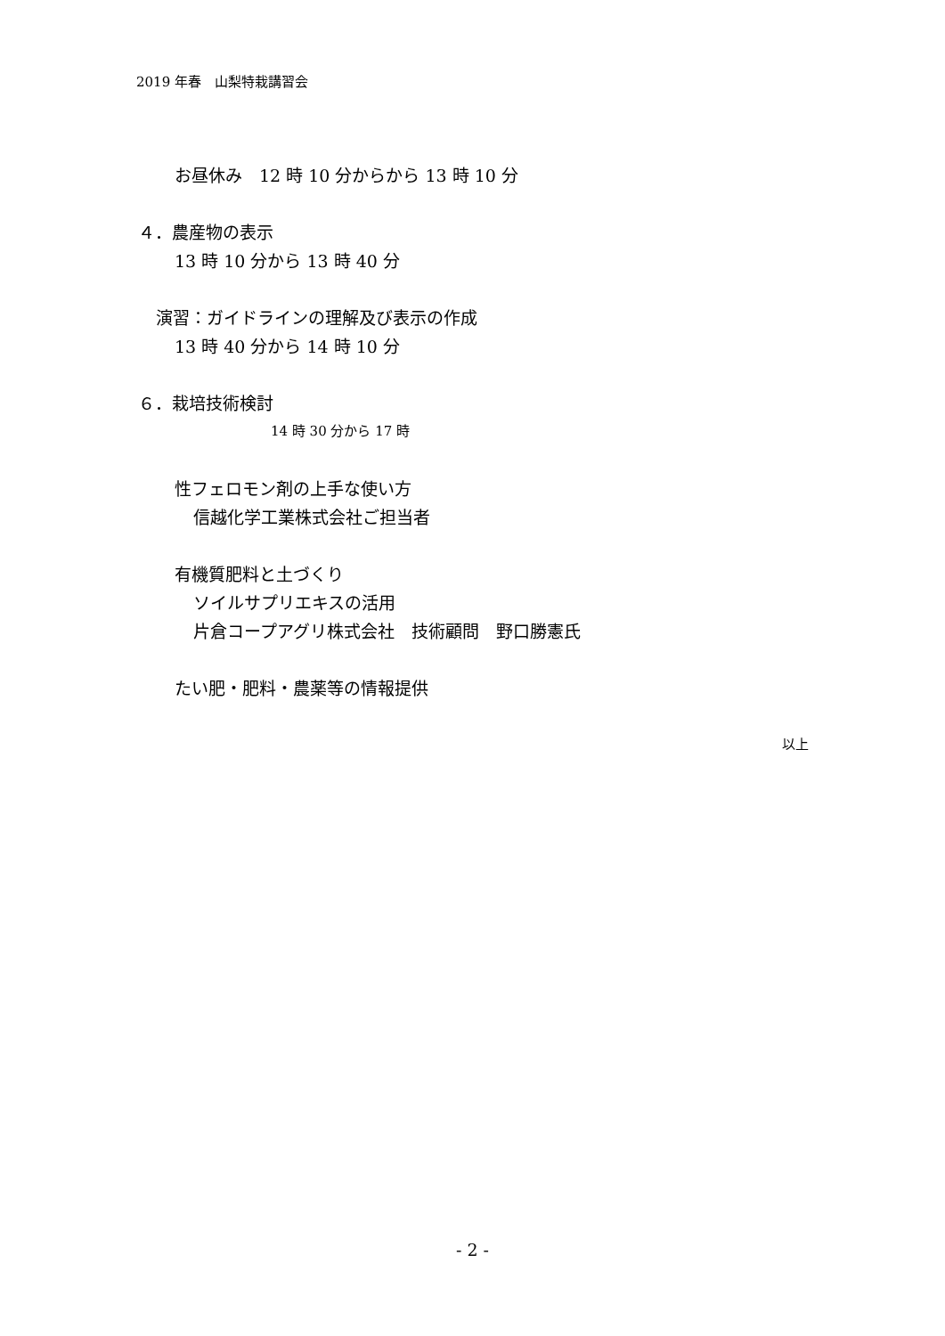2019 年春　山梨特栽講習会
お昼休み　12 時 10 分からから 13 時 10 分
４．農産物の表示
13 時 10 分から 13 時 40 分
演習：ガイドラインの理解及び表示の作成
13 時 40 分から 14 時 10 分
６．栽培技術検討
14 時 30 分から 17 時
性フェロモン剤の上手な使い方
信越化学工業株式会社ご担当者
有機質肥料と土づくり
ソイルサプリエキスの活用
片倉コープアグリ株式会社　技術顧問　野口勝憲氏
たい肥・肥料・農薬等の情報提供
以上
- 2 -